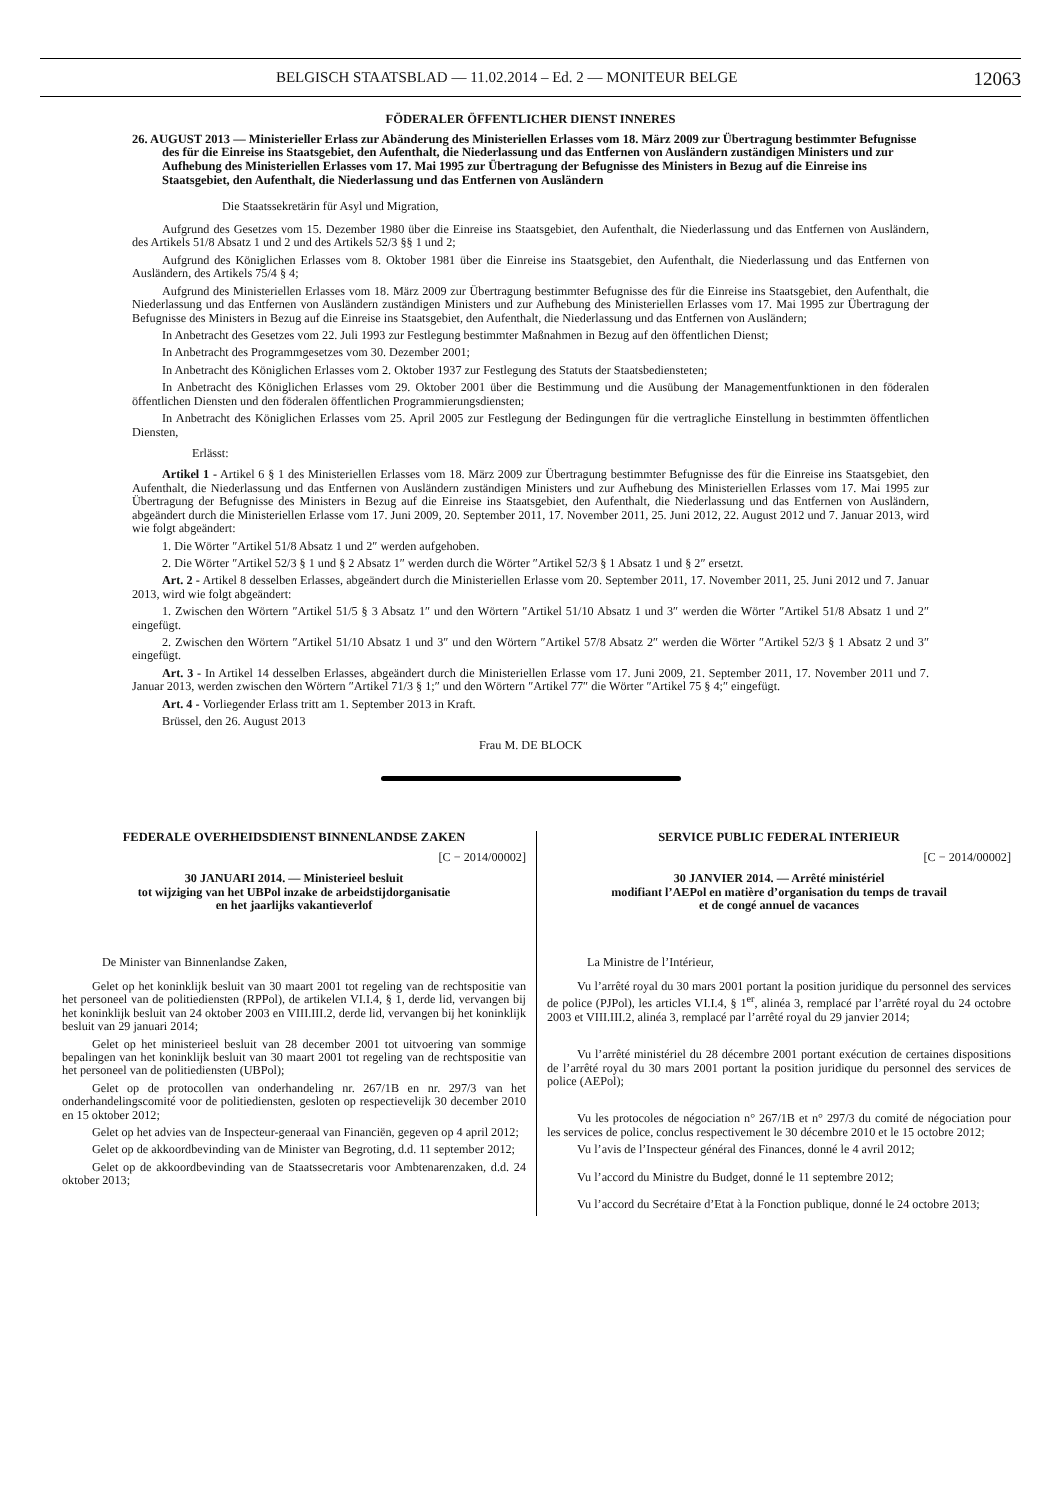BELGISCH STAATSBLAD — 11.02.2014 – Ed. 2 — MONITEUR BELGE 12063
FÖDERALER ÖFFENTLICHER DIENST INNERES
26. AUGUST 2013 — Ministerieller Erlass zur Abänderung des Ministeriellen Erlasses vom 18. März 2009 zur Übertragung bestimmter Befugnisse des für die Einreise ins Staatsgebiet, den Aufenthalt, die Niederlassung und das Entfernen von Ausländern zuständigen Ministers und zur Aufhebung des Ministeriellen Erlasses vom 17. Mai 1995 zur Übertragung der Befugnisse des Ministers in Bezug auf die Einreise ins Staatsgebiet, den Aufenthalt, die Niederlassung und das Entfernen von Ausländern
Die Staatssekretärin für Asyl und Migration,
Aufgrund des Gesetzes vom 15. Dezember 1980 über die Einreise ins Staatsgebiet, den Aufenthalt, die Niederlassung und das Entfernen von Ausländern, des Artikels 51/8 Absatz 1 und 2 und des Artikels 52/3 §§ 1 und 2;
Aufgrund des Königlichen Erlasses vom 8. Oktober 1981 über die Einreise ins Staatsgebiet, den Aufenthalt, die Niederlassung und das Entfernen von Ausländern, des Artikels 75/4 § 4;
Aufgrund des Ministeriellen Erlasses vom 18. März 2009 zur Übertragung bestimmter Befugnisse des für die Einreise ins Staatsgebiet, den Aufenthalt, die Niederlassung und das Entfernen von Ausländern zuständigen Ministers und zur Aufhebung des Ministeriellen Erlasses vom 17. Mai 1995 zur Übertragung der Befugnisse des Ministers in Bezug auf die Einreise ins Staatsgebiet, den Aufenthalt, die Niederlassung und das Entfernen von Ausländern;
In Anbetracht des Gesetzes vom 22. Juli 1993 zur Festlegung bestimmter Maßnahmen in Bezug auf den öffentlichen Dienst;
In Anbetracht des Programmgesetzes vom 30. Dezember 2001;
In Anbetracht des Königlichen Erlasses vom 2. Oktober 1937 zur Festlegung des Statuts der Staatsbediensteten;
In Anbetracht des Königlichen Erlasses vom 29. Oktober 2001 über die Bestimmung und die Ausübung der Managementfunktionen in den föderalen öffentlichen Diensten und den föderalen öffentlichen Programmierungsdiensten;
In Anbetracht des Königlichen Erlasses vom 25. April 2005 zur Festlegung der Bedingungen für die vertragliche Einstellung in bestimmten öffentlichen Diensten,
Erlässt:
Artikel 1 - Artikel 6 § 1 des Ministeriellen Erlasses vom 18. März 2009 zur Übertragung bestimmter Befugnisse des für die Einreise ins Staatsgebiet, den Aufenthalt, die Niederlassung und das Entfernen von Ausländern zuständigen Ministers und zur Aufhebung des Ministeriellen Erlasses vom 17. Mai 1995 zur Übertragung der Befugnisse des Ministers in Bezug auf die Einreise ins Staatsgebiet, den Aufenthalt, die Niederlassung und das Entfernen von Ausländern, abgeändert durch die Ministeriellen Erlasse vom 17. Juni 2009, 20. September 2011, 17. November 2011, 25. Juni 2012, 22. August 2012 und 7. Januar 2013, wird wie folgt abgeändert:
1. Die Wörter ″Artikel 51/8 Absatz 1 und 2″ werden aufgehoben.
2. Die Wörter ″Artikel 52/3 § 1 und § 2 Absatz 1″ werden durch die Wörter ″Artikel 52/3 § 1 Absatz 1 und § 2″ ersetzt.
Art. 2 - Artikel 8 desselben Erlasses, abgeändert durch die Ministeriellen Erlasse vom 20. September 2011, 17. November 2011, 25. Juni 2012 und 7. Januar 2013, wird wie folgt abgeändert:
1. Zwischen den Wörtern ″Artikel 51/5 § 3 Absatz 1″ und den Wörtern ″Artikel 51/10 Absatz 1 und 3″ werden die Wörter ″Artikel 51/8 Absatz 1 und 2″ eingefügt.
2. Zwischen den Wörtern ″Artikel 51/10 Absatz 1 und 3″ und den Wörtern ″Artikel 57/8 Absatz 2″ werden die Wörter ″Artikel 52/3 § 1 Absatz 2 und 3″ eingefügt.
Art. 3 - In Artikel 14 desselben Erlasses, abgeändert durch die Ministeriellen Erlasse vom 17. Juni 2009, 21. September 2011, 17. November 2011 und 7. Januar 2013, werden zwischen den Wörtern ″Artikel 71/3 § 1;″ und den Wörtern ″Artikel 77″ die Wörter ″Artikel 75 § 4;″ eingefügt.
Art. 4 - Vorliegender Erlass tritt am 1. September 2013 in Kraft.
Brüssel, den 26. August 2013
Frau M. DE BLOCK
FEDERALE OVERHEIDSDIENST BINNENLANDSE ZAKEN
[C − 2014/00002]
30 JANUARI 2014. — Ministerieel besluit
tot wijziging van het UBPol inzake de arbeidstijdorganisatie
en het jaarlijks vakantieverlof
De Minister van Binnenlandse Zaken,
Gelet op het koninklijk besluit van 30 maart 2001 tot regeling van de rechtspositie van het personeel van de politiediensten (RPPol), de artikelen VI.I.4, § 1, derde lid, vervangen bij het koninklijk besluit van 24 oktober 2003 en VIII.III.2, derde lid, vervangen bij het koninklijk besluit van 29 januari 2014;
Gelet op het ministerieel besluit van 28 december 2001 tot uitvoering van sommige bepalingen van het koninklijk besluit van 30 maart 2001 tot regeling van de rechtspositie van het personeel van de politiediensten (UBPol);
Gelet op de protocollen van onderhandeling nr. 267/1B en nr. 297/3 van het onderhandelingscomité voor de politiediensten, gesloten op respectievelijk 30 december 2010 en 15 oktober 2012;
Gelet op het advies van de Inspecteur-generaal van Financiën, gegeven op 4 april 2012;
Gelet op de akkoordbevinding van de Minister van Begroting, d.d. 11 september 2012;
Gelet op de akkoordbevinding van de Staatssecretaris voor Ambtenarenzaken, d.d. 24 oktober 2013;
SERVICE PUBLIC FEDERAL INTERIEUR
[C − 2014/00002]
30 JANVIER 2014. — Arrêté ministériel
modifiant l’AEPol en matière d’organisation du temps de travail
et de congé annuel de vacances
La Ministre de l’Intérieur,
Vu l’arrêté royal du 30 mars 2001 portant la position juridique du personnel des services de police (PJPol), les articles VI.I.4, § 1<sup>er</sup>, alinéa 3, remplacé par l’arrêté royal du 24 octobre 2003 et VIII.III.2, alinéa 3, remplacé par l’arrêté royal du 29 janvier 2014;
Vu l’arrêté ministériel du 28 décembre 2001 portant exécution de certaines dispositions de l’arrêté royal du 30 mars 2001 portant la position juridique du personnel des services de police (AEPol);
Vu les protocoles de négociation n° 267/1B et n° 297/3 du comité de négociation pour les services de police, conclus respectivement le 30 décembre 2010 et le 15 octobre 2012;
Vu l’avis de l’Inspecteur général des Finances, donné le 4 avril 2012;
Vu l’accord du Ministre du Budget, donné le 11 septembre 2012;
Vu l’accord du Secrétaire d’Etat à la Fonction publique, donné le 24 octobre 2013;